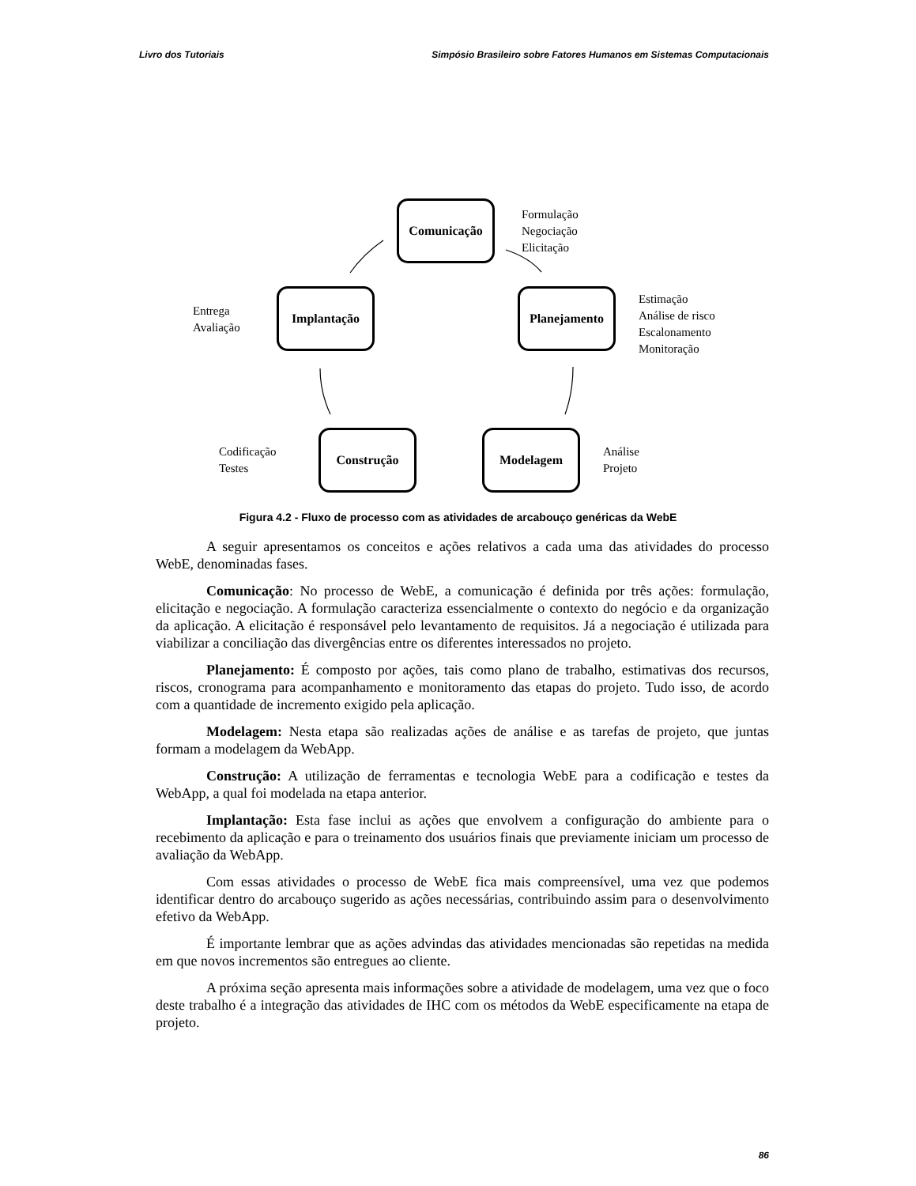Livro dos Tutoriais Simpósio Brasileiro sobre Fatores Humanos em Sistemas Computacionais
Comunicação
Formulação
Negociação
Elicitação
Entrega
Avaliação
Implantação Planejamento
Estimação
Análise de risco
Escalonamento
Monitoração
Codificação
Testes
Construção Modelagem
Análise
Projeto
Figura 4.2 - Fluxo de processo com as atividades de arcabouço genéricas da WebE
A seguir apresentamos os conceitos e ações relativos a cada uma das atividades do processo WebE, denominadas fases.
Comunicação: No processo de WebE, a comunicação é definida por três ações: formulação, elicitação e negociação. A formulação caracteriza essencialmente o contexto do negócio e da organização da aplicação. A elicitação é responsável pelo levantamento de requisitos. Já a negociação é utilizada para viabilizar a conciliação das divergências entre os diferentes interessados no projeto.
Planejamento: É composto por ações, tais como plano de trabalho, estimativas dos recursos, riscos, cronograma para acompanhamento e monitoramento das etapas do projeto. Tudo isso, de acordo com a quantidade de incremento exigido pela aplicação.
Modelagem: Nesta etapa são realizadas ações de análise e as tarefas de projeto, que juntas formam a modelagem da WebApp.
Construção: A utilização de ferramentas e tecnologia WebE para a codificação e testes da WebApp, a qual foi modelada na etapa anterior.
Implantação: Esta fase inclui as ações que envolvem a configuração do ambiente para o recebimento da aplicação e para o treinamento dos usuários finais que previamente iniciam um processo de avaliação da WebApp.
Com essas atividades o processo de WebE fica mais compreensível, uma vez que podemos identificar dentro do arcabouço sugerido as ações necessárias, contribuindo assim para o desenvolvimento efetivo da WebApp.
É importante lembrar que as ações advindas das atividades mencionadas são repetidas na medida em que novos incrementos são entregues ao cliente.
A próxima seção apresenta mais informações sobre a atividade de modelagem, uma vez que o foco deste trabalho é a integração das atividades de IHC com os métodos da WebE especificamente na etapa de projeto.
86